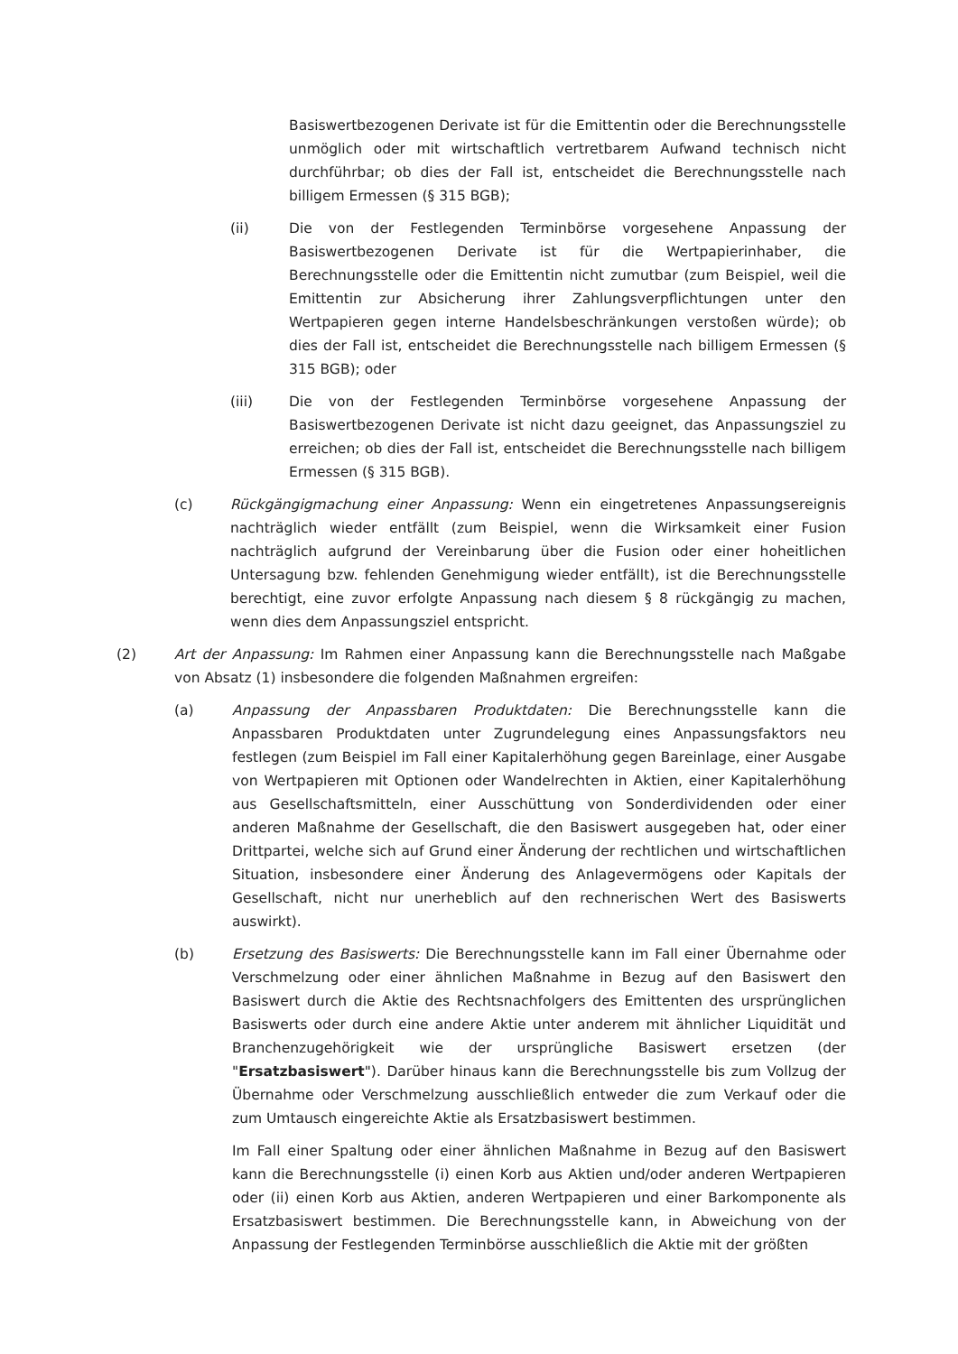Basiswertbezogenen Derivate ist für die Emittentin oder die Berechnungsstelle unmöglich oder mit wirtschaftlich vertretbarem Aufwand technisch nicht durchführbar; ob dies der Fall ist, entscheidet die Berechnungsstelle nach billigem Ermessen (§ 315 BGB);
(ii) Die von der Festlegenden Terminbörse vorgesehene Anpassung der Basiswertbezogenen Derivate ist für die Wertpapierinhaber, die Berechnungsstelle oder die Emittentin nicht zumutbar (zum Beispiel, weil die Emittentin zur Absicherung ihrer Zahlungsverpflichtungen unter den Wertpapieren gegen interne Handelsbeschränkungen verstoßen würde); ob dies der Fall ist, entscheidet die Berechnungsstelle nach billigem Ermessen (§ 315 BGB); oder
(iii) Die von der Festlegenden Terminbörse vorgesehene Anpassung der Basiswertbezogenen Derivate ist nicht dazu geeignet, das Anpassungsziel zu erreichen; ob dies der Fall ist, entscheidet die Berechnungsstelle nach billigem Ermessen (§ 315 BGB).
(c) Rückgängigmachung einer Anpassung: Wenn ein eingetretenes Anpassungsereignis nachträglich wieder entfällt (zum Beispiel, wenn die Wirksamkeit einer Fusion nachträglich aufgrund der Vereinbarung über die Fusion oder einer hoheitlichen Untersagung bzw. fehlenden Genehmigung wieder entfällt), ist die Berechnungsstelle berechtigt, eine zuvor erfolgte Anpassung nach diesem § 8 rückgängig zu machen, wenn dies dem Anpassungsziel entspricht.
(2) Art der Anpassung: Im Rahmen einer Anpassung kann die Berechnungsstelle nach Maßgabe von Absatz (1) insbesondere die folgenden Maßnahmen ergreifen:
(a) Anpassung der Anpassbaren Produktdaten: Die Berechnungsstelle kann die Anpassbaren Produktdaten unter Zugrundelegung eines Anpassungsfaktors neu festlegen (zum Beispiel im Fall einer Kapitalerhöhung gegen Bareinlage, einer Ausgabe von Wertpapieren mit Optionen oder Wandelrechten in Aktien, einer Kapitalerhöhung aus Gesellschaftsmitteln, einer Ausschüttung von Sonderdividenden oder einer anderen Maßnahme der Gesellschaft, die den Basiswert ausgegeben hat, oder einer Drittpartei, welche sich auf Grund einer Änderung der rechtlichen und wirtschaftlichen Situation, insbesondere einer Änderung des Anlagevermögens oder Kapitals der Gesellschaft, nicht nur unerheblich auf den rechnerischen Wert des Basiswerts auswirkt).
(b) Ersetzung des Basiswerts: Die Berechnungsstelle kann im Fall einer Übernahme oder Verschmelzung oder einer ähnlichen Maßnahme in Bezug auf den Basiswert den Basiswert durch die Aktie des Rechtsnachfolgers des Emittenten des ursprünglichen Basiswerts oder durch eine andere Aktie unter anderem mit ähnlicher Liquidität und Branchenzugehörigkeit wie der ursprüngliche Basiswert ersetzen (der "Ersatzbasiswert"). Darüber hinaus kann die Berechnungsstelle bis zum Vollzug der Übernahme oder Verschmelzung ausschließlich entweder die zum Verkauf oder die zum Umtausch eingereichte Aktie als Ersatzbasiswert bestimmen.
Im Fall einer Spaltung oder einer ähnlichen Maßnahme in Bezug auf den Basiswert kann die Berechnungsstelle (i) einen Korb aus Aktien und/oder anderen Wertpapieren oder (ii) einen Korb aus Aktien, anderen Wertpapieren und einer Barkomponente als Ersatzbasiswert bestimmen. Die Berechnungsstelle kann, in Abweichung von der Anpassung der Festlegenden Terminbörse ausschließlich die Aktie mit der größten